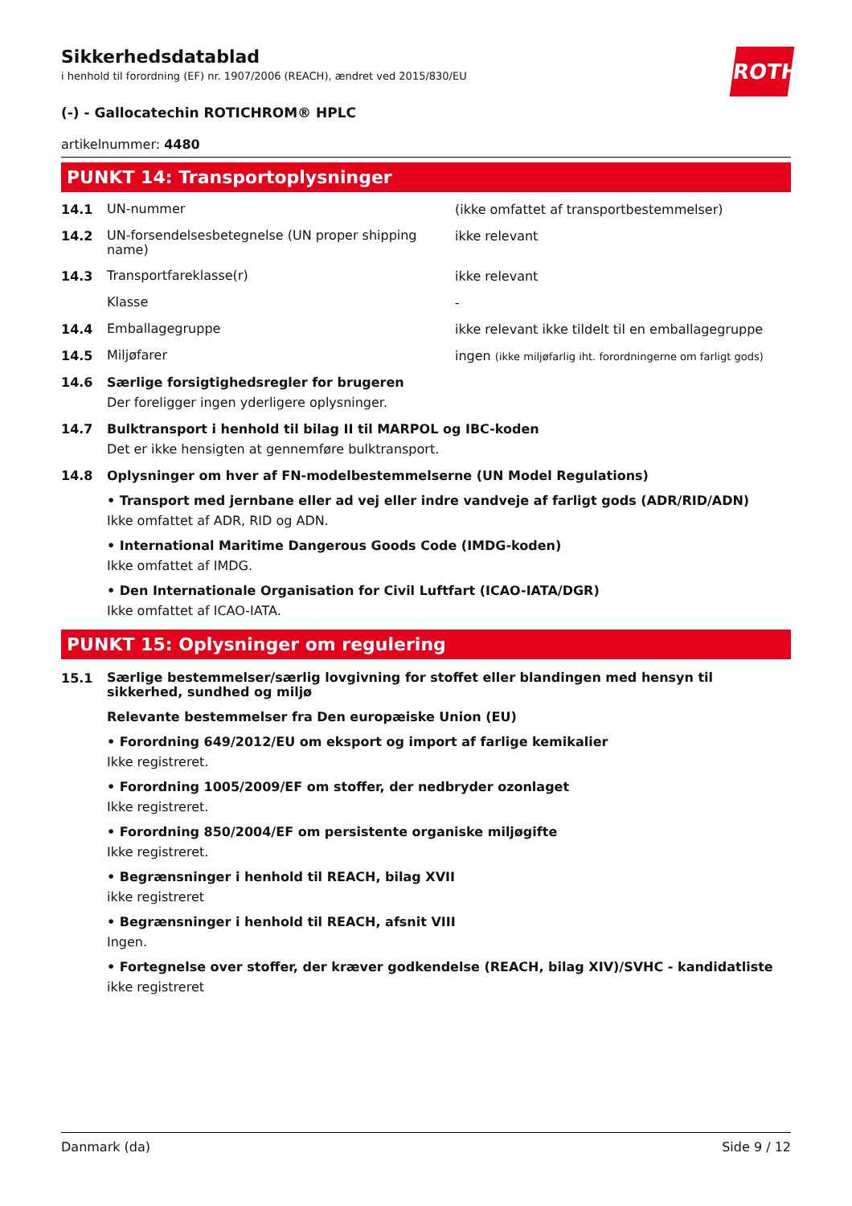Sikkerhedsdatablad
i henhold til forordning (EF) nr. 1907/2006 (REACH), ændret ved 2015/830/EU
ROTH
(-) - Gallocatechin ROTICHROM® HPLC
artikelnummer: 4480
PUNKT 14: Transportoplysninger
14.1
UN-nummer
(ikke omfattet af transportbestemmelser)
14.2
UN-forsendelsesbetegnelse (UN proper shipping name)
ikke relevant
14.3
Transportfareklasse(r)
ikke relevant
Klasse
-
14.4
Emballagegruppe
ikke relevant ikke tildelt til en emballagegruppe
14.5
Miljøfarer
ingen (ikke miljøfarlig iht. forordningerne om farligt gods)
14.6 Særlige forsigtighedsregler for brugeren
Der foreligger ingen yderligere oplysninger.
14.7 Bulktransport i henhold til bilag II til MARPOL og IBC-koden
Det er ikke hensigten at gennemføre bulktransport.
14.8 Oplysninger om hver af FN-modelbestemmelserne (UN Model Regulations)
• Transport med jernbane eller ad vej eller indre vandveje af farligt gods (ADR/RID/ADN)
Ikke omfattet af ADR, RID og ADN.
• International Maritime Dangerous Goods Code (IMDG-koden)
Ikke omfattet af IMDG.
• Den Internationale Organisation for Civil Luftfart (ICAO-IATA/DGR)
Ikke omfattet af ICAO-IATA.
PUNKT 15: Oplysninger om regulering
15.1
Særlige bestemmelser/særlig lovgivning for stoffet eller blandingen med hensyn til sikkerhed, sundhed og miljø
Relevante bestemmelser fra Den europæiske Union (EU)
• Forordning 649/2012/EU om eksport og import af farlige kemikalier
Ikke registreret.
• Forordning 1005/2009/EF om stoffer, der nedbryder ozonlaget
Ikke registreret.
• Forordning 850/2004/EF om persistente organiske miljøgifte
Ikke registreret.
• Begrænsninger i henhold til REACH, bilag XVII
ikke registreret
• Begrænsninger i henhold til REACH, afsnit VIII
Ingen.
• Fortegnelse over stoffer, der kræver godkendelse (REACH, bilag XIV)/SVHC - kandidatliste
ikke registreret
Danmark (da) Side 9 / 12